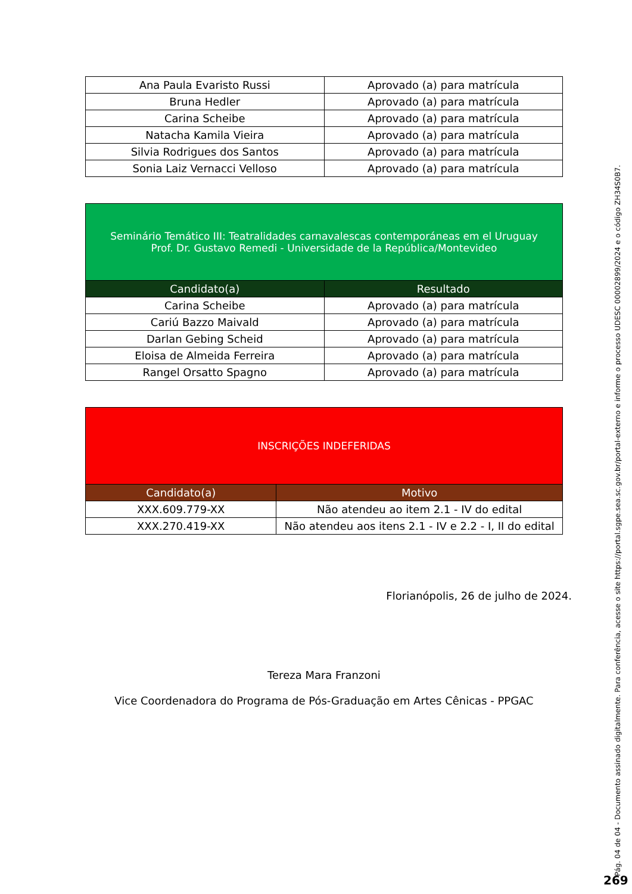| Ana Paula Evaristo Russi | Aprovado (a) para matrícula |
| Bruna Hedler | Aprovado (a) para matrícula |
| Carina Scheibe | Aprovado (a) para matrícula |
| Natacha Kamila Vieira | Aprovado (a) para matrícula |
| Silvia Rodrigues dos Santos | Aprovado (a) para matrícula |
| Sonia Laiz Vernacci Velloso | Aprovado (a) para matrícula |
| Seminário Temático III: Teatralidades carnavalescas contemporáneas em el Uruguay Prof. Dr. Gustavo Remedi - Universidade de la República/Montevideo | |
| --- | --- |
| Candidato(a) | Resultado |
| Carina Scheibe | Aprovado (a) para matrícula |
| Cariú Bazzo Maivald | Aprovado (a) para matrícula |
| Darlan Gebing Scheid | Aprovado (a) para matrícula |
| Eloisa de Almeida Ferreira | Aprovado (a) para matrícula |
| Rangel Orsatto Spagno | Aprovado (a) para matrícula |
| INSCRIÇÕES INDEFERIDAS | |
| --- | --- |
| Candidato(a) | Motivo |
| XXX.609.779-XX | Não atendeu ao item 2.1 - IV do edital |
| XXX.270.419-XX | Não atendeu aos itens 2.1 - IV e 2.2 - I, II do edital |
Florianópolis, 26 de julho de 2024.
Tereza Mara Franzoni
Vice Coordenadora do Programa de Pós-Graduação em Artes Cênicas - PPGAC
Pág. 04 de 04 - Documento assinado digitalmente. Para conferência, acesse o site https://portal.sgpe.sea.sc.gov.br/portal-externo e informe o processo UDESC 00002899/2024 e o código ZH34S0B7.
269